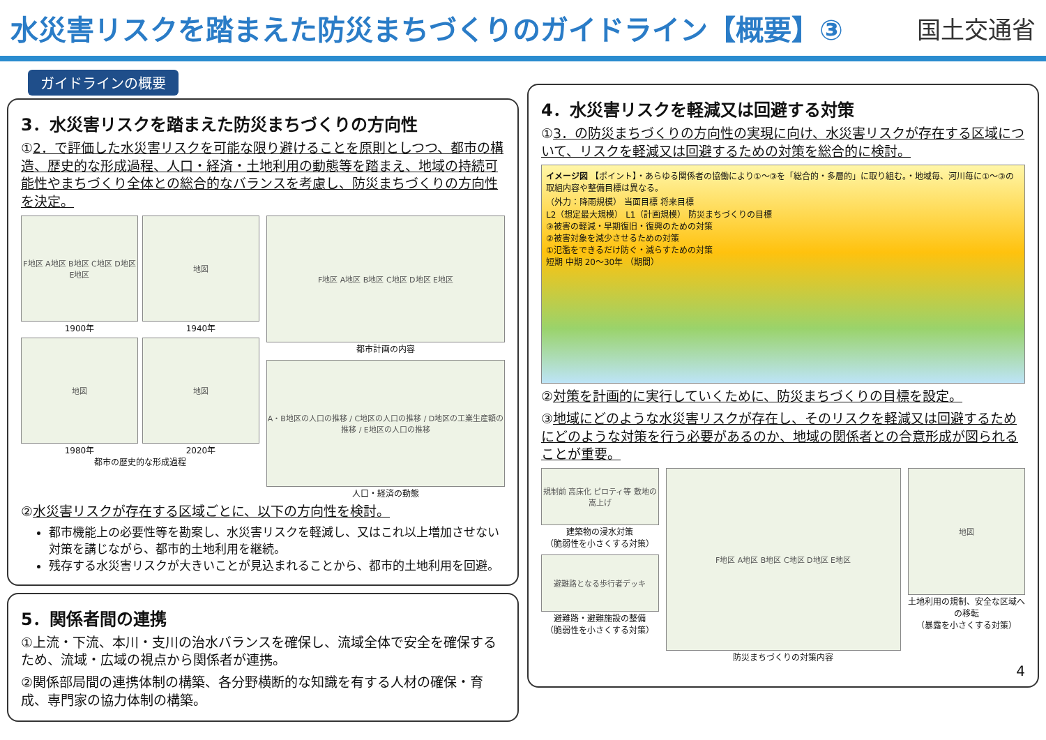水災害リスクを踏まえた防災まちづくりのガイドライン【概要】③
国土交通省
ガイドラインの概要
3．水災害リスクを踏まえた防災まちづくりの方向性
①2．で評価した水災害リスクを可能な限り避けることを原則としつつ、都市の構造、歴史的な形成過程、人口・経済・土地利用の動態等を踏まえ、地域の持続可能性やまちづくり全体との総合的なバランスを考慮し、防災まちづくりの方向性を決定。
F地区 A地区 B地区 C地区 D地区 E地区
1900年
地図
1940年
地図
1980年
地図
2020年
都市の歴史的な形成過程
F地区 A地区 B地区 C地区 D地区 E地区
都市計画の内容
A・B地区の人口の推移 / C地区の人口の推移 / D地区の工業生産額の推移 / E地区の人口の推移
人口・経済の動態
②水災害リスクが存在する区域ごとに、以下の方向性を検討。
都市機能上の必要性等を勘案し、水災害リスクを軽減し、又はこれ以上増加させない対策を講じながら、都市的土地利用を継続。
残存する水災害リスクが大きいことが見込まれることから、都市的土地利用を回避。
5．関係者間の連携
①上流・下流、本川・支川の治水バランスを確保し、流域全体で安全を確保するため、流域・広域の視点から関係者が連携。
②関係部局間の連携体制の構築、各分野横断的な知識を有する人材の確保・育成、専門家の協力体制の構築。
4．水災害リスクを軽減又は回避する対策
①3．の防災まちづくりの方向性の実現に向け、水災害リスクが存在する区域について、リスクを軽減又は回避するための対策を総合的に検討。
イメージ図 【ポイント】・あらゆる関係者の協働により①～③を「総合的・多層的」に取り組む。・地域毎、河川毎に①～③の取組内容や整備目標は異なる。
（外力：降雨規模） 当面目標 将来目標
L2（想定最大規模） L1（計画規模） 防災まちづくりの目標
③被害の軽減・早期復旧・復興のための対策
②被害対象を減少させるための対策
①氾濫をできるだけ防ぐ・減らすための対策
短期 中期 20～30年 （期間）
②対策を計画的に実行していくために、防災まちづくりの目標を設定。
③地域にどのような水災害リスクが存在し、そのリスクを軽減又は回避するためにどのような対策を行う必要があるのか、地域の関係者との合意形成が図られることが重要。
規制前 高床化 ピロティ等 敷地の嵩上げ
建築物の浸水対策
（脆弱性を小さくする対策）
避難路となる歩行者デッキ
避難路・避難施設の整備
（脆弱性を小さくする対策）
F地区 A地区 B地区 C地区 D地区 E地区
防災まちづくりの対策内容
地図
土地利用の規制、安全な区域への移転
（暴露を小さくする対策）
4